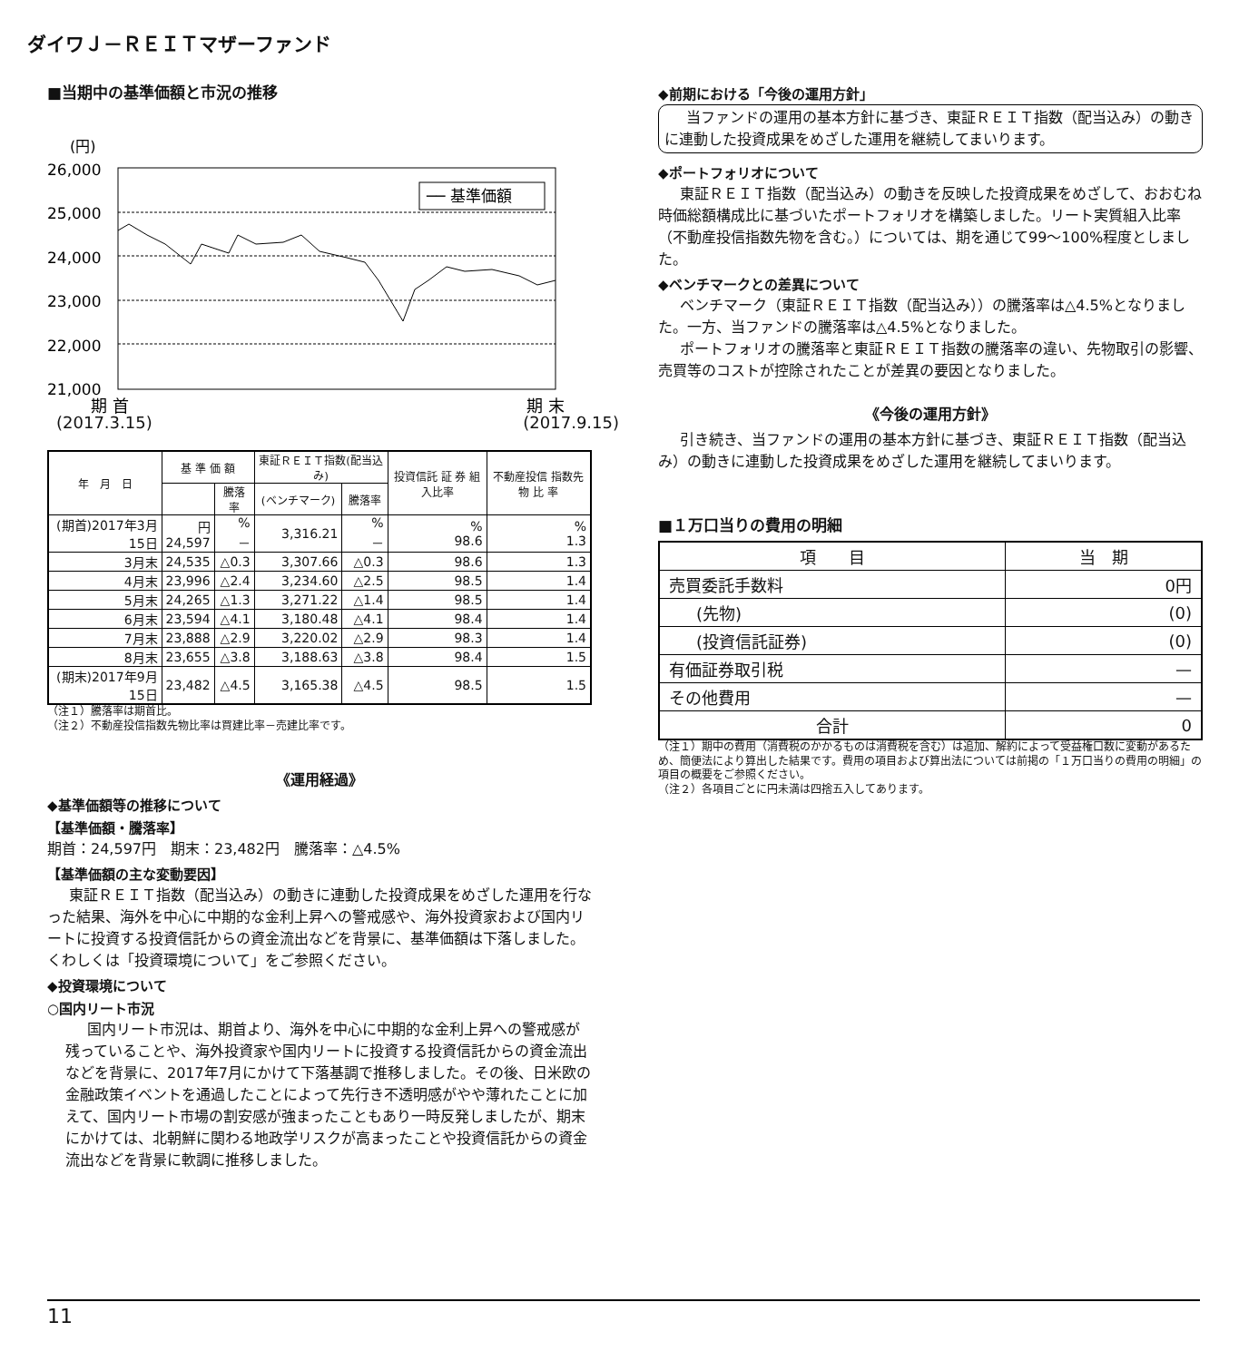ダイワＪ－ＲＥＩＴマザーファンド
■当期中の基準価額と市況の推移
(円)
26,000
25,000
24,000
23,000
22,000
21,000
── 基準価額
期 首
期 末
(2017.3.15) (2017.9.15)
| 年 月 日 | 基 準 価 額 | | 東証ＲＥＩＴ指数(配当込み) | | 投資信託 証 券 組入比率 | 不動産投信 指数先物 比 率 |
| --- | --- | --- | --- | --- | --- | --- |
| | | 騰落率 | (ベンチマーク) | 騰落率 | | |
| (期首)2017年3月15日 | 円 24,597 | % － | 3,316.21 | % － | % 98.6 | % 1.3 |
| 3月末 | 24,535 | △0.3 | 3,307.66 | △0.3 | 98.6 | 1.3 |
| 4月末 | 23,996 | △2.4 | 3,234.60 | △2.5 | 98.5 | 1.4 |
| 5月末 | 24,265 | △1.3 | 3,271.22 | △1.4 | 98.5 | 1.4 |
| 6月末 | 23,594 | △4.1 | 3,180.48 | △4.1 | 98.4 | 1.4 |
| 7月末 | 23,888 | △2.9 | 3,220.02 | △2.9 | 98.3 | 1.4 |
| 8月末 | 23,655 | △3.8 | 3,188.63 | △3.8 | 98.4 | 1.5 |
| (期末)2017年9月15日 | 23,482 | △4.5 | 3,165.38 | △4.5 | 98.5 | 1.5 |
（注１）騰落率は期首比。
（注２）不動産投信指数先物比率は買建比率－売建比率です。
《運用経過》
◆基準価額等の推移について
【基準価額・騰落率】
期首：24,597円　期末：23,482円　騰落率：△4.5%
【基準価額の主な変動要因】
東証ＲＥＩＴ指数（配当込み）の動きに連動した投資成果をめざした運用を行なった結果、海外を中心に中期的な金利上昇への警戒感や、海外投資家および国内リートに投資する投資信託からの資金流出などを背景に、基準価額は下落しました。くわしくは「投資環境について」をご参照ください。
◆投資環境について
○国内リート市況
国内リート市況は、期首より、海外を中心に中期的な金利上昇への警戒感が残っていることや、海外投資家や国内リートに投資する投資信託からの資金流出などを背景に、2017年7月にかけて下落基調で推移しました。その後、日米欧の金融政策イベントを通過したことによって先行き不透明感がやや薄れたことに加えて、国内リート市場の割安感が強まったこともあり一時反発しましたが、期末にかけては、北朝鮮に関わる地政学リスクが高まったことや投資信託からの資金流出などを背景に軟調に推移しました。
◆前期における「今後の運用方針」
当ファンドの運用の基本方針に基づき、東証ＲＥＩＴ指数（配当込み）の動きに連動した投資成果をめざした運用を継続してまいります。
◆ポートフォリオについて
東証ＲＥＩＴ指数（配当込み）の動きを反映した投資成果をめざして、おおむね時価総額構成比に基づいたポートフォリオを構築しました。リート実質組入比率（不動産投信指数先物を含む。）については、期を通じて99～100%程度としました。
◆ベンチマークとの差異について
ベンチマーク（東証ＲＥＩＴ指数（配当込み））の騰落率は△4.5%となりました。一方、当ファンドの騰落率は△4.5%となりました。
ポートフォリオの騰落率と東証ＲＥＩＴ指数の騰落率の違い、先物取引の影響、売買等のコストが控除されたことが差異の要因となりました。
《今後の運用方針》
引き続き、当ファンドの運用の基本方針に基づき、東証ＲＥＩＴ指数（配当込み）の動きに連動した投資成果をめざした運用を継続してまいります。
■１万口当りの費用の明細
| 項 目 | 当 期 |
| --- | --- |
| 売買委託手数料 | 0円 |
| (先物) | (0) |
| (投資信託証券) | (0) |
| 有価証券取引税 | — |
| その他費用 | — |
| 合計 | 0 |
（注１）期中の費用（消費税のかかるものは消費税を含む）は追加、解約によって受益権口数に変動があるため、簡便法により算出した結果です。費用の項目および算出法については前掲の「１万口当りの費用の明細」の項目の概要をご参照ください。
（注２）各項目ごとに円未満は四捨五入してあります。
11